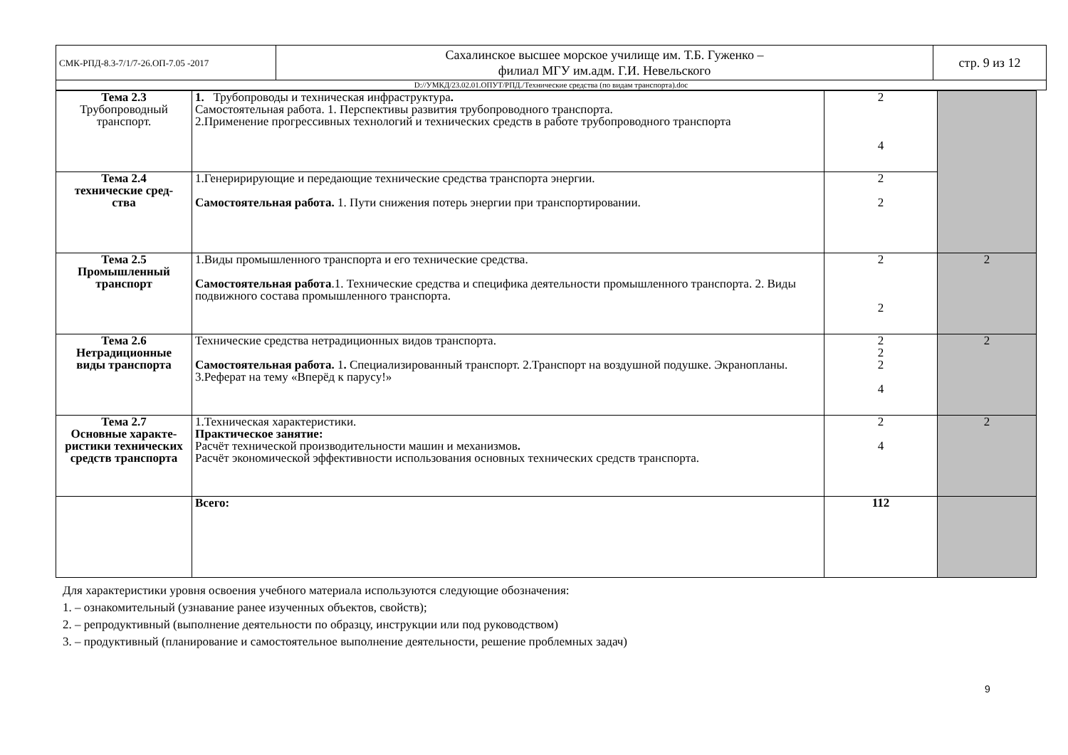| СМК-РПД-8.3-7/1/7-26.ОП-7.05 -2017 | Сахалинское высшее морское училище им. Т.Б. Гуженко – филиал МГУ им.адм. Г.И. Невельского | стр. 9 из 12 |
| D://УМКД/23.02.01.ОПУТ/РПД./Технические средства (по видам транспорта).doc | | |
| Тема 2.3 Трубопроводный транспорт. | 1. Трубопроводы и техническая инфраструктура . Самостоятельная работа. 1. Перспективы развития трубопроводного транспорта. 2.Применение прогрессивных технологий и технических средств в работе трубопроводного транспорта | 2 4 | |
| Тема 2.4 технические сред- ства | 1.Генеририрующие и передающие технические средства транспорта энергии. Самостоятельная работа. 1. Пути снижения потерь энергии при транспортировании. | 2 2 | |
| Тема 2.5 Промышленный транспорт | 1.Виды промышленного транспорта и его технические средства. Самостоятельная работа .1. Технические средства и специфика деятельности промышленного транспорта. 2. Виды подвижного состава промышленного транспорта. | 2 2 | 2 |
| Тема 2.6 Нетрадиционные виды транспорта | Технические средства нетрадиционных видов транспорта. Самостоятельная работа. 1 . Специализированный транспорт. 2.Транспорт на воздушной подушке. Экранопланы. 3.Реферат на тему «Вперёд к парусу!» | 2 2 2 4 | 2 |
| Тема 2.7 Основные характе- ристики технических средств транспорта | 1.Техническая характеристики. Практическое занятие: Расчёт технической производительности машин и механизмов . Расчёт экономической эффективности использования основных технических средств транспорта. | 2 4 | 2 |
| | Всего: | 112 | |
Для характеристики уровня освоения учебного материала используются следующие обозначения:
1. – ознакомительный (узнавание ранее изученных объектов, свойств);
2. – репродуктивный (выполнение деятельности по образцу, инструкции или под руководством)
3. – продуктивный (планирование и самостоятельное выполнение деятельности, решение проблемных задач)
9